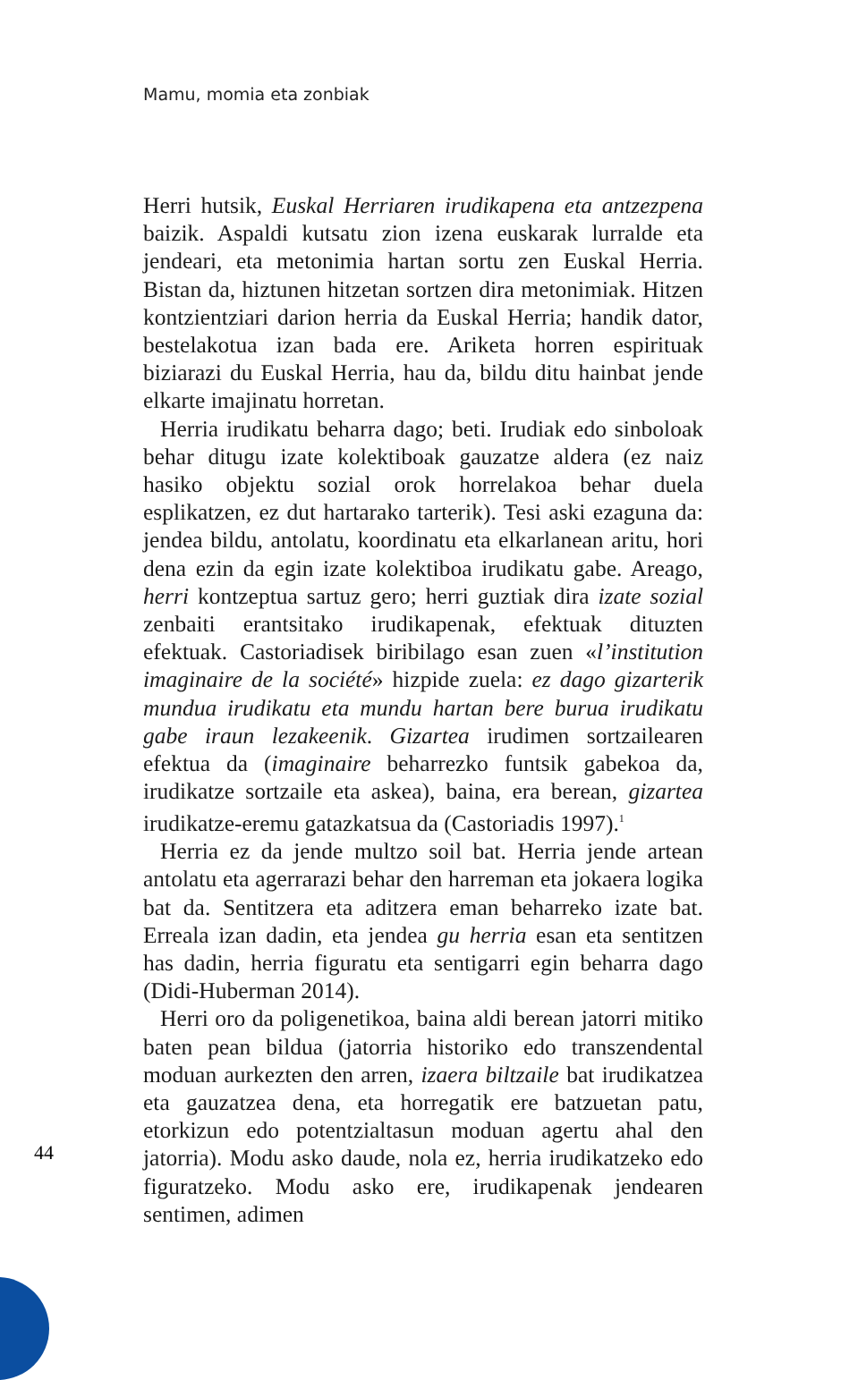Mamu, momia eta zonbiak
Herri hutsik, Euskal Herriaren irudikapena eta antzezpena baizik. Aspaldi kutsatu zion izena euskarak lurralde eta jendeari, eta metonimia hartan sortu zen Euskal Herria. Bistan da, hiztunen hitzetan sortzen dira metonimiak. Hitzen kontzientziari darion herria da Euskal Herria; handik dator, bestelakotua izan bada ere. Ariketa horren espirituak biziarazi du Euskal Herria, hau da, bildu ditu hainbat jende elkarte imajinatu horretan.
Herria irudikatu beharra dago; beti. Irudiak edo sinboloak behar ditugu izate kolektiboak gauzatze aldera (ez naiz hasiko objektu sozial orok horrelakoa behar duela esplikatzen, ez dut hartarako tarterik). Tesi aski ezaguna da: jendea bildu, antolatu, koordinatu eta elkarlanean aritu, hori dena ezin da egin izate kolektiboa irudikatu gabe. Areago, herri kontzeptua sartuz gero; herri guztiak dira izate sozial zenbaiti erantsitako irudikapenak, efektuak dituzten efektuak. Castoriadisek biribilago esan zuen «l’institution imaginaire de la société» hizpide zuela: ez dago gizarterik mundua irudikatu eta mundu hartan bere burua irudikatu gabe iraun lezakeenik. Gizartea irudimen sortzailearen efektua da (imaginaire beharrezko funtsik gabekoa da, irudikatze sortzaile eta askea), baina, era berean, gizartea irudikatze-eremu gatazkatsua da (Castoriadis 1997).<sup>1</sup>
Herria ez da jende multzo soil bat. Herria jende artean antolatu eta agerrarazi behar den harreman eta jokaera logika bat da. Sentitzera eta aditzera eman beharreko izate bat. Erreala izan dadin, eta jendea gu herria esan eta sentitzen has dadin, herria figuratu eta sentigarri egin beharra dago (Didi-Huberman 2014).
Herri oro da poligenetikoa, baina aldi berean jatorri mitiko baten pean bildua (jatorria historiko edo transzendental moduan aurkezten den arren, izaera biltzaile bat irudikatzea eta gauzatzea dena, eta horregatik ere batzuetan patu, etorkizun edo potentzialtasun moduan agertu ahal den jatorria). Modu asko daude, nola ez, herria irudikatzeko edo figuratzeko. Modu asko ere, irudikapenak jendearen sentimen, adimen
44